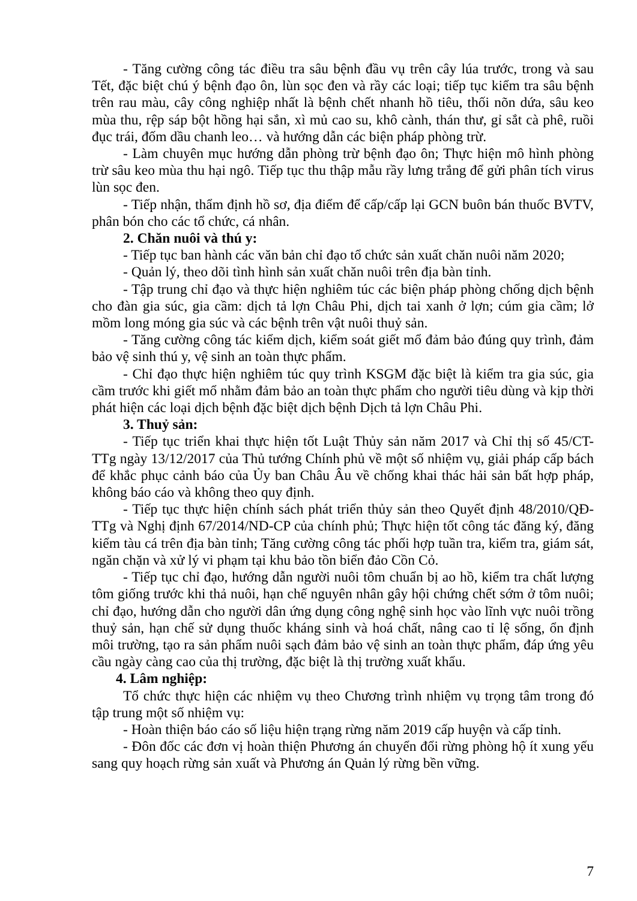- Tăng cường công tác điều tra sâu bệnh đầu vụ trên cây lúa trước, trong và sau Tết, đặc biệt chú ý bệnh đạo ôn, lùn sọc đen và rầy các loại; tiếp tục kiểm tra sâu bệnh trên rau màu, cây công nghiệp nhất là bệnh chết nhanh hồ tiêu, thối nõn dứa, sâu keo mùa thu, rệp sáp bột hồng hại sắn, xì mủ cao su, khô cành, thán thư, gỉ sắt cà phê, ruồi đục trái, đốm dầu chanh leo… và hướng dẫn các biện pháp phòng trừ.
- Làm chuyên mục hướng dẫn phòng trừ bệnh đạo ôn; Thực hiện mô hình phòng trừ sâu keo mùa thu hại ngô. Tiếp tục thu thập mẫu rầy lưng trắng để gửi phân tích virus lùn sọc đen.
- Tiếp nhận, thẩm định hồ sơ, địa điểm để cấp/cấp lại GCN buôn bán thuốc BVTV, phân bón cho các tổ chức, cá nhân.
2. Chăn nuôi và thú y:
- Tiếp tục ban hành các văn bản chỉ đạo tổ chức sản xuất chăn nuôi năm 2020;
- Quản lý, theo dõi tình hình sản xuất chăn nuôi trên địa bàn tỉnh.
- Tập trung chỉ đạo và thực hiện nghiêm túc các biện pháp phòng chống dịch bệnh cho đàn gia súc, gia cầm: dịch tả lợn Châu Phi, dịch tai xanh ở lợn; cúm gia cầm; lở mồm long móng gia súc và các bệnh trên vật nuôi thuỷ sản.
- Tăng cường công tác kiểm dịch, kiểm soát giết mổ đảm bảo đúng quy trình, đảm bảo vệ sinh thú y, vệ sinh an toàn thực phẩm.
- Chỉ đạo thực hiện nghiêm túc quy trình KSGM đặc biệt là kiểm tra gia súc, gia cầm trước khi giết mổ nhằm đảm bảo an toàn thực phẩm cho người tiêu dùng và kịp thời phát hiện các loại dịch bệnh đặc biệt dịch bệnh Dịch tả lợn Châu Phi.
3. Thuỷ sản:
- Tiếp tục triển khai thực hiện tốt Luật Thủy sản năm 2017 và Chỉ thị số 45/CT-TTg ngày 13/12/2017 của Thủ tướng Chính phủ về một số nhiệm vụ, giải pháp cấp bách để khắc phục cảnh báo của Ủy ban Châu Âu về chống khai thác hải sản bất hợp pháp, không báo cáo và không theo quy định.
- Tiếp tục thực hiện chính sách phát triển thủy sản theo Quyết định 48/2010/QĐ-TTg và Nghị định 67/2014/ND-CP của chính phủ; Thực hiện tốt công tác đăng ký, đăng kiểm tàu cá trên địa bàn tỉnh; Tăng cường công tác phối hợp tuần tra, kiểm tra, giám sát, ngăn chặn và xử lý vi phạm tại khu bảo tồn biển đảo Cồn Cỏ.
- Tiếp tục chỉ đạo, hướng dẫn người nuôi tôm chuẩn bị ao hồ, kiểm tra chất lượng tôm giống trước khi thả nuôi, hạn chế nguyên nhân gây hội chứng chết sớm ở tôm nuôi; chỉ đạo, hướng dẫn cho người dân ứng dụng công nghệ sinh học vào lĩnh vực nuôi trồng thuỷ sản, hạn chế sử dụng thuốc kháng sinh và hoá chất, nâng cao tỉ lệ sống, ổn định môi trường, tạo ra sản phẩm nuôi sạch đảm bảo vệ sinh an toàn thực phẩm, đáp ứng yêu cầu ngày càng cao của thị trường, đặc biệt là thị trường xuất khẩu.
4. Lâm nghiệp:
Tổ chức thực hiện các nhiệm vụ theo Chương trình nhiệm vụ trọng tâm trong đó tập trung một số nhiệm vụ:
- Hoàn thiện báo cáo số liệu hiện trạng rừng năm 2019 cấp huyện và cấp tỉnh.
- Đôn đốc các đơn vị hoàn thiện Phương án chuyển đổi rừng phòng hộ ít xung yếu sang quy hoạch rừng sản xuất và Phương án Quản lý rừng bền vững.
7